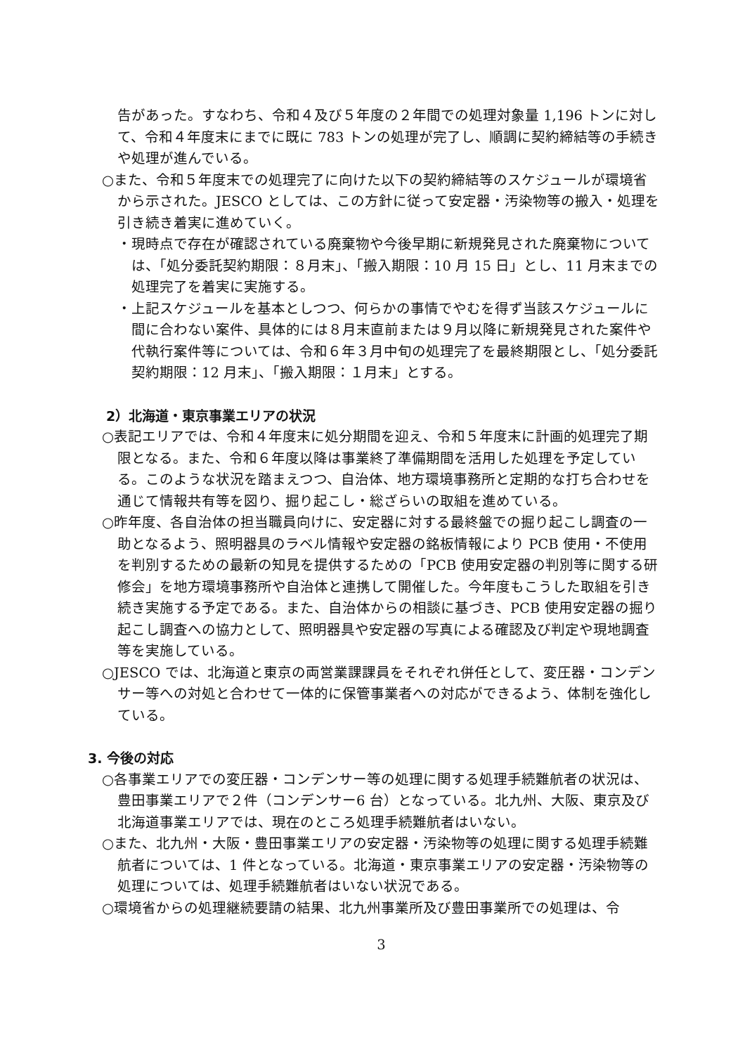告があった。すなわち、令和４及び５年度の２年間での処理対象量 1,196 トンに対して、令和４年度末にまでに既に 783 トンの処理が完了し、順調に契約締結等の手続きや処理が進んでいる。
○また、令和５年度末での処理完了に向けた以下の契約締結等のスケジュールが環境省から示された。JESCO としては、この方針に従って安定器・汚染物等の搬入・処理を引き続き着実に進めていく。
・現時点で存在が確認されている廃棄物や今後早期に新規発見された廃棄物については、「処分委託契約期限：８月末」、「搬入期限：10 月 15 日」とし、11 月末までの処理完了を着実に実施する。
・上記スケジュールを基本としつつ、何らかの事情でやむを得ず当該スケジュールに間に合わない案件、具体的には８月末直前または９月以降に新規発見された案件や代執行案件等については、令和６年３月中旬の処理完了を最終期限とし、「処分委託契約期限：12 月末」、「搬入期限：１月末」とする。
2）北海道・東京事業エリアの状況
○表記エリアでは、令和４年度末に処分期間を迎え、令和５年度末に計画的処理完了期限となる。また、令和６年度以降は事業終了準備期間を活用した処理を予定している。このような状況を踏まえつつ、自治体、地方環境事務所と定期的な打ち合わせを通じて情報共有等を図り、掘り起こし・総ざらいの取組を進めている。
○昨年度、各自治体の担当職員向けに、安定器に対する最終盤での掘り起こし調査の一助となるよう、照明器具のラベル情報や安定器の銘板情報により PCB 使用・不使用を判別するための最新の知見を提供するための「PCB 使用安定器の判別等に関する研修会」を地方環境事務所や自治体と連携して開催した。今年度もこうした取組を引き続き実施する予定である。また、自治体からの相談に基づき、PCB 使用安定器の掘り起こし調査への協力として、照明器具や安定器の写真による確認及び判定や現地調査等を実施している。
○JESCO では、北海道と東京の両営業課課員をそれぞれ併任として、変圧器・コンデンサー等への対処と合わせて一体的に保管事業者への対応ができるよう、体制を強化している。
3. 今後の対応
○各事業エリアでの変圧器・コンデンサー等の処理に関する処理手続難航者の状況は、豊田事業エリアで２件（コンデンサー6 台）となっている。北九州、大阪、東京及び北海道事業エリアでは、現在のところ処理手続難航者はいない。
○また、北九州・大阪・豊田事業エリアの安定器・汚染物等の処理に関する処理手続難航者については、1 件となっている。北海道・東京事業エリアの安定器・汚染物等の処理については、処理手続難航者はいない状況である。
○環境省からの処理継続要請の結果、北九州事業所及び豊田事業所での処理は、令
3